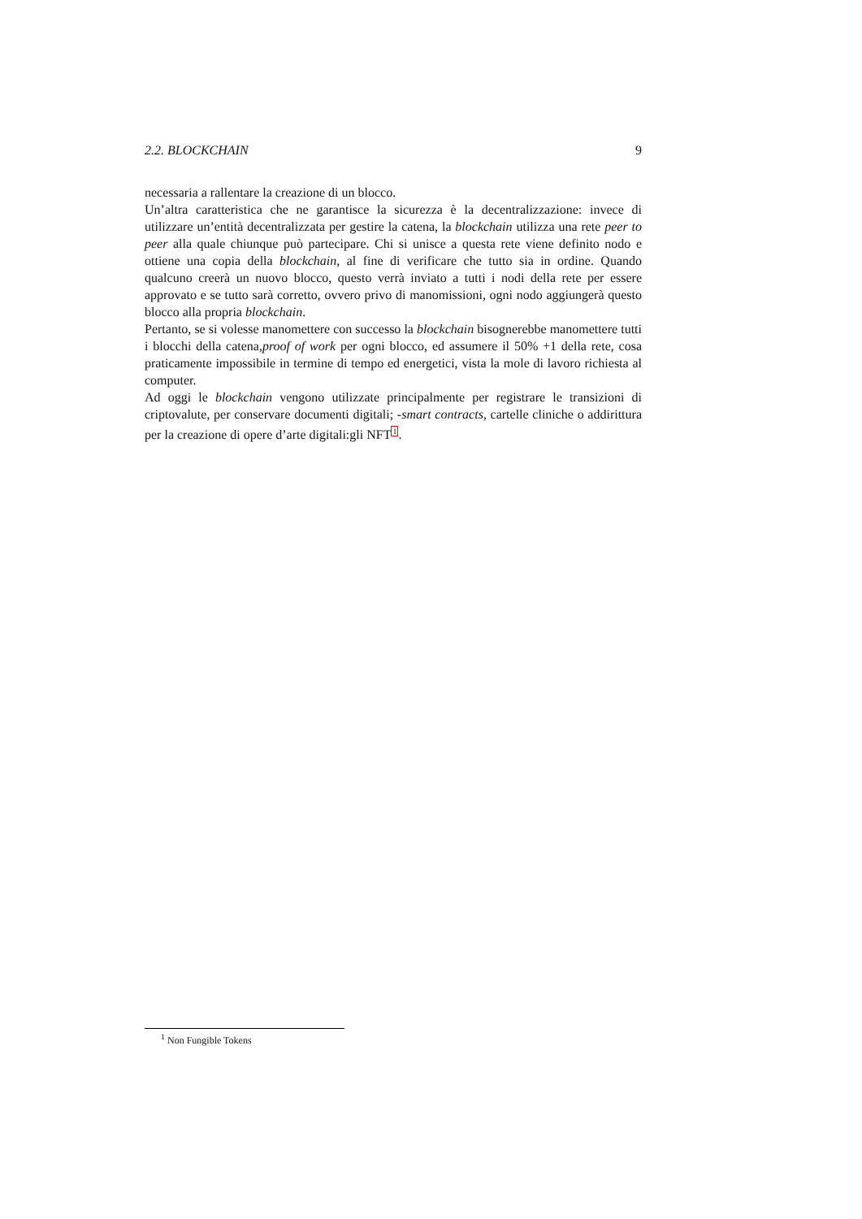2.2. BLOCKCHAIN 9
necessaria a rallentare la creazione di un blocco.
Un’altra caratteristica che ne garantisce la sicurezza è la decentralizzazione: invece di utilizzare un’entità decentralizzata per gestire la catena, la blockchain utilizza una rete peer to peer alla quale chiunque può partecipare. Chi si unisce a questa rete viene definito nodo e ottiene una copia della blockchain, al fine di verificare che tutto sia in ordine. Quando qualcuno creerà un nuovo blocco, questo verrà inviato a tutti i nodi della rete per essere approvato e se tutto sarà corretto, ovvero privo di manomissioni, ogni nodo aggiungerà questo blocco alla propria blockchain.
Pertanto, se si volesse manomettere con successo la blockchain bisognerebbe manomettere tutti i blocchi della catena,proof of work per ogni blocco, ed assumere il 50% +1 della rete, cosa praticamente impossibile in termine di tempo ed energetici, vista la mole di lavoro richiesta al computer.
Ad oggi le blockchain vengono utilizzate principalmente per registrare le transizioni di criptovalute, per conservare documenti digitali; -smart contracts, cartelle cliniche o addirittura per la creazione di opere d’arte digitali:gli NFT<sup>1</sup>.
<sup>1</sup> Non Fungible Tokens